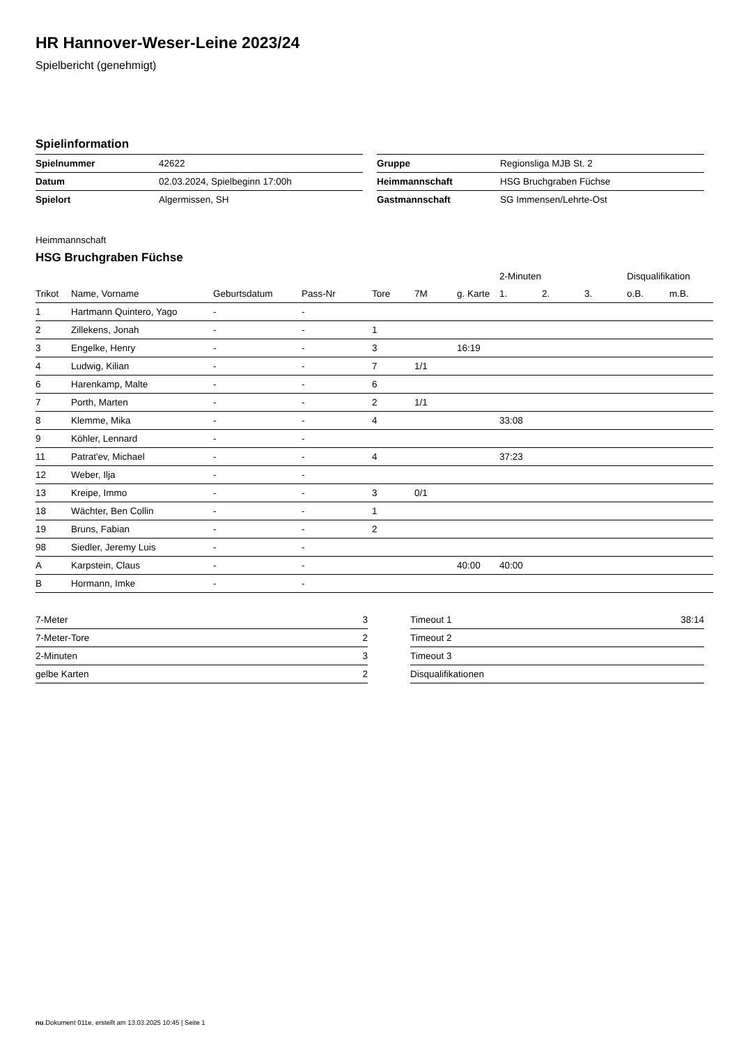HR Hannover-Weser-Leine 2023/24
Spielbericht (genehmigt)
Spielinformation
| Spielnummer | 42622 |
| Datum | 02.03.2024, Spielbeginn 17:00h |
| Spielort | Algermissen, SH |
| Gruppe | Regionsliga MJB St. 2 |
| Heimmannschaft | HSG Bruchgraben Füchse |
| Gastmannschaft | SG Immensen/Lehrte-Ost |
Heimmannschaft
HSG Bruchgraben Füchse
| | | | | | | | 2-Minuten | | | Disqualifikation | |
| --- | --- | --- | --- | --- | --- | --- | --- | --- | --- | --- | --- |
| Trikot | Name, Vorname | Geburtsdatum | Pass-Nr | Tore | 7M | g. Karte | 1. | 2. | 3. | o.B. | m.B. |
| 1 | Hartmann Quintero, Yago | - | - | | | | | | | | |
| 2 | Zillekens, Jonah | - | - | 1 | | | | | | | |
| 3 | Engelke, Henry | - | - | 3 | | 16:19 | | | | | |
| 4 | Ludwig, Kilian | - | - | 7 | 1/1 | | | | | | |
| 6 | Harenkamp, Malte | - | - | 6 | | | | | | | |
| 7 | Porth, Marten | - | - | 2 | 1/1 | | | | | | |
| 8 | Klemme, Mika | - | - | 4 | | | 33:08 | | | | |
| 9 | Köhler, Lennard | - | - | | | | | | | | |
| 11 | Patrat'ev, Michael | - | - | 4 | | | 37:23 | | | | |
| 12 | Weber, Ilja | - | - | | | | | | | | |
| 13 | Kreipe, Immo | - | - | 3 | 0/1 | | | | | | |
| 18 | Wächter, Ben Collin | - | - | 1 | | | | | | | |
| 19 | Bruns, Fabian | - | - | 2 | | | | | | | |
| 98 | Siedler, Jeremy Luis | - | - | | | | | | | | |
| A | Karpstein, Claus | - | - | | | 40:00 | 40:00 | | | | |
| B | Hormann, Imke | - | - | | | | | | | | |
| 7-Meter | 3 |
| 7-Meter-Tore | 2 |
| 2-Minuten | 3 |
| gelbe Karten | 2 |
| Timeout 1 | 38:14 |
| Timeout 2 | |
| Timeout 3 | |
| Disqualifikationen | |
nu.Dokument 011e, erstellt am 13.03.2025 10:45 | Seite 1